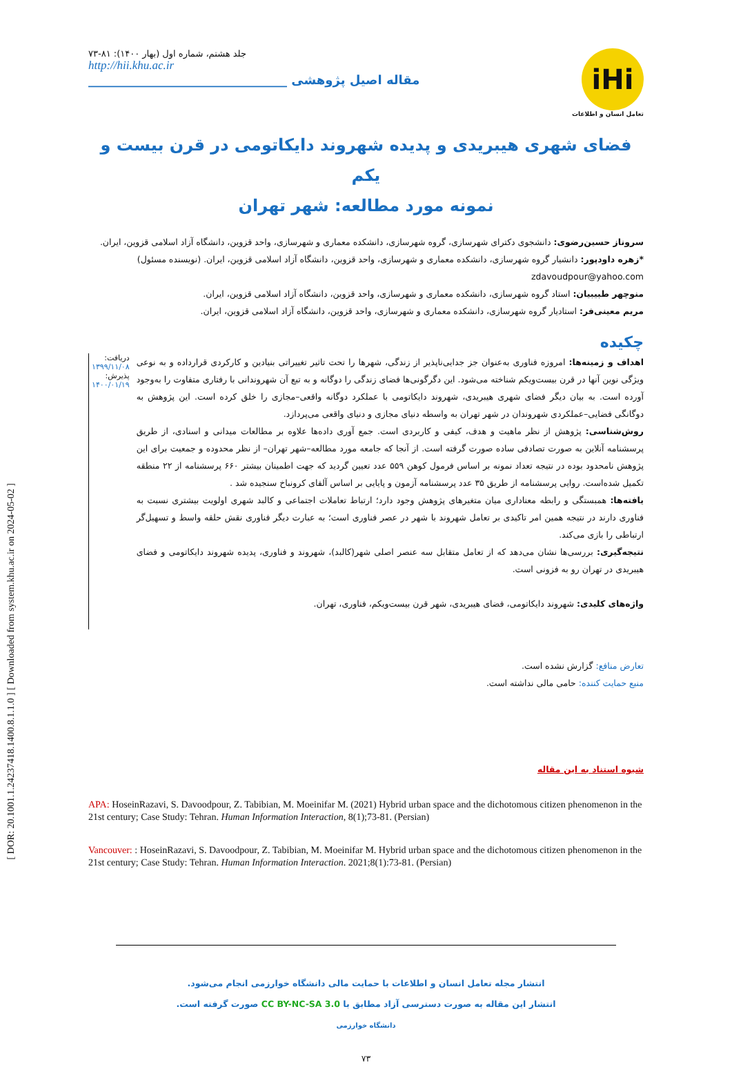[ DOR: 20.1001.1.24237418.1400.8.1.1.0 ] [ Downloaded from system.khu.ac.ir on 2024-05-02 ]
iHi
تعامل انسان و اطلاعات
جلد هشتم، شماره اول (بهار ۱۴۰۰): ۸۱-۷۳
http://hii.khu.ac.ir
مقاله اصیل پژوهشی ________________________________
فضای شهری هیبریدی و پدیده شهروند دایکاتومی در قرن بیست و یکم
نمونه مورد مطالعه: شهر تهران
سروناز حسین‌رضوی: دانشجوی دکترای شهرسازی، گروه شهرسازی، دانشکده معماری و شهرسازی، واحد قزوین، دانشگاه آزاد اسلامی قزوین، ایران.
*زهره داودپور: دانشیار گروه شهرسازی، دانشکده معماری و شهرسازی، واحد قزوین، دانشگاه آزاد اسلامی قزوین، ایران. (نویسنده مسئول)
zdavoudpour@yahoo.com
منوچهر طبیبیان: استاد گروه شهرسازی، دانشکده معماری و شهرسازی، واحد قزوین، دانشگاه آزاد اسلامی قزوین، ایران.
مریم معینی‌فر: استادیار گروه شهرسازی، دانشکده معماری و شهرسازی، واحد قزوین، دانشگاه آزاد اسلامی قزوین، ایران.
چکیده
اهداف و زمینه‌ها: امروزه فناوری به‌عنوان جز جدایی‌ناپذیر از زندگی، شهرها را تحت تاثیر تغییراتی بنیادین و کارکردی قرارداده و به نوعی ویژگی نوین آنها در قرن بیست‌ویکم شناخته می‌شود. این دگرگونی‌ها فضای زندگی را دوگانه و به تبع آن شهروندانی با رفتاری متفاوت را به‌وجود آورده است. به بیان دیگر فضای شهری هیبریدی، شهروند دایکاتومی با عملکرد دوگانه واقعی–مجازی را خلق کرده است. این پژوهش به دوگانگی فضایی–عملکردی شهروندان در شهر تهران به واسطه دنیای مجازی و دنیای واقعی می‌پردازد.
روش‌شناسی: پژوهش از نظر ماهیت و هدف، کیفی و کاربردی است. جمع آوری داده‌ها علاوه بر مطالعات میدانی و اسنادی، از طریق پرسشنامه آنلاین به صورت تصادفی ساده صورت گرفته است. از آنجا که جامعه مورد مطالعه–شهر تهران– از نظر محدوده و جمعیت برای این پژوهش نامحدود بوده در نتیجه تعداد نمونه بر اساس فرمول کوهن ۵۵۹ عدد تعیین گردید که جهت اطمینان بیشتر ۶۶۰ پرسشنامه از ۲۲ منطقه تکمیل شده‌است. روایی پرسشنامه از طریق ۳۵ عدد پرسشنامه آزمون و پایایی بر اساس آلفای کرونباخ سنجیده شد .
یافته‌ها: همبستگی و رابطه معناداری میان متغیرهای پژوهش وجود دارد؛ ارتباط تعاملات اجتماعی و کالبد شهری اولویت بیشتری نسبت به فناوری دارند در نتیجه همین امر تاکیدی بر تعامل شهروند با شهر در عصر فناوری است؛ به عبارت دیگر فناوری نقش حلقه واسط و تسهیل‌گر ارتباطی را بازی می‌کند.
نتیجه‌گیری: بررسی‌ها نشان می‌دهد که از تعامل متقابل سه عنصر اصلی شهر(کالبد)، شهروند و فناوری، پدیده شهروند دایکاتومی و فضای هیبریدی در تهران رو به فزونی است.
واژه‌های کلیدی: شهروند دایکاتومی، فضای هیبریدی، شهر قرن بیست‌ویکم، فناوری، تهران.
دریافت: ۱۳۹۹/۱۱/۰۸
پذیرش: ۱۴۰۰/۰۱/۱۹
تعارض منافع: گزارش نشده است.
منبع حمایت کننده: حامی مالی نداشته است.
شیوه استناد به این مقاله
APA: HoseinRazavi, S. Davoodpour, Z. Tabibian, M. Moeinifar M. (2021) Hybrid urban space and the dichotomous citizen phenomenon in the 21st century; Case Study: Tehran. Human Information Interaction, 8(1);73-81. (Persian)
Vancouver: : HoseinRazavi, S. Davoodpour, Z. Tabibian, M. Moeinifar M. Hybrid urban space and the dichotomous citizen phenomenon in the 21st century; Case Study: Tehran. Human Information Interaction. 2021;8(1):73-81. (Persian)
انتشار مجله تعامل انسان و اطلاعات با حمایت مالی دانشگاه خوارزمی انجام می‌شود.
انتشار این مقاله به صورت دسترسی آزاد مطابق با CC BY-NC-SA 3.0 صورت گرفته است.
دانشگاه خوارزمی
۷۳